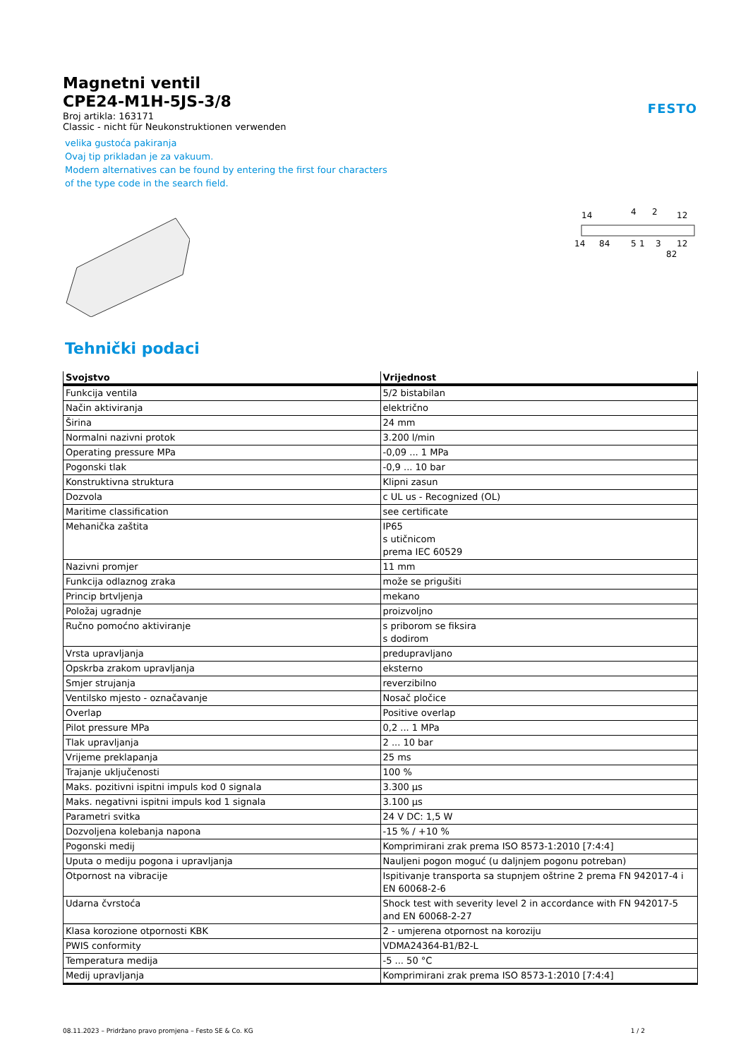FESTO
Magnetni ventil
CPE24-M1H-5JS-3/8
Broj artikla: 163171
Classic - nicht für Neukonstruktionen verwenden
velika gustoća pakiranja
Ovaj tip prikladan je za vakuum.
Modern alternatives can be found by entering the first four characters
of the type code in the search field.
14
4
2
12
14
84
5
1
3
12
82
Tehnički podaci
| Svojstvo | Vrijednost |
| --- | --- |
| Funkcija ventila | 5/2 bistabilan |
| Način aktiviranja | električno |
| Širina | 24 mm |
| Normalni nazivni protok | 3.200 l/min |
| Operating pressure MPa | -0,09 ... 1 MPa |
| Pogonski tlak | -0,9 ... 10 bar |
| Konstruktivna struktura | Klipni zasun |
| Dozvola | c UL us - Recognized (OL) |
| Maritime classification | see certificate |
| Mehanička zaštita | IP65 s utičnicom prema IEC 60529 |
| Nazivni promjer | 11 mm |
| Funkcija odlaznog zraka | može se prigušiti |
| Princip brtvljenja | mekano |
| Položaj ugradnje | proizvoljno |
| Ručno pomoćno aktiviranje | s priborom se fiksira s dodirom |
| Vrsta upravljanja | predupravljano |
| Opskrba zrakom upravljanja | eksterno |
| Smjer strujanja | reverzibilno |
| Ventilsko mjesto - označavanje | Nosač pločice |
| Overlap | Positive overlap |
| Pilot pressure MPa | 0,2 ... 1 MPa |
| Tlak upravljanja | 2 ... 10 bar |
| Vrijeme preklapanja | 25 ms |
| Trajanje uključenosti | 100 % |
| Maks. pozitivni ispitni impuls kod 0 signala | 3.300 µs |
| Maks. negativni ispitni impuls kod 1 signala | 3.100 µs |
| Parametri svitka | 24 V DC: 1,5 W |
| Dozvoljena kolebanja napona | -15 % / +10 % |
| Pogonski medij | Komprimirani zrak prema ISO 8573-1:2010 [7:4:4] |
| Uputa o mediju pogona i upravljanja | Nauljeni pogon moguć (u daljnjem pogonu potreban) |
| Otpornost na vibracije | Ispitivanje transporta sa stupnjem oštrine 2 prema FN 942017-4 i EN 60068-2-6 |
| Udarna čvrstoća | Shock test with severity level 2 in accordance with FN 942017-5 and EN 60068-2-27 |
| Klasa korozione otpornosti KBK | 2 - umjerena otpornost na koroziju |
| PWIS conformity | VDMA24364-B1/B2-L |
| Temperatura medija | -5 ... 50 °C |
| Medij upravljanja | Komprimirani zrak prema ISO 8573-1:2010 [7:4:4] |
08.11.2023 – Pridržano pravo promjena – Festo SE & Co. KG 1 / 2